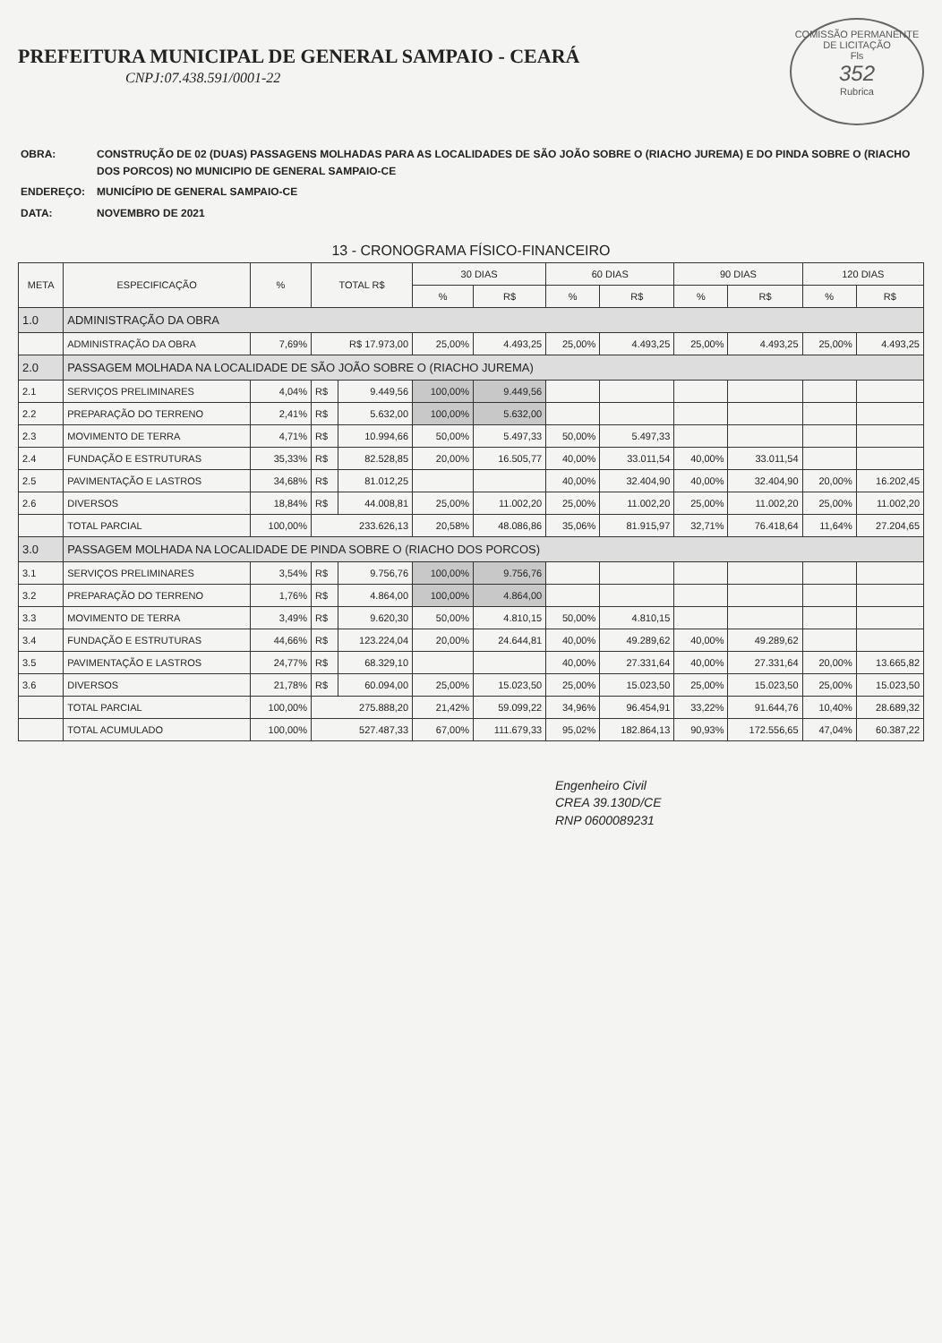PREFEITURA MUNICIPAL DE GENERAL SAMPAIO - CEARÁ
CNPJ:07.438.591/0001-22
COMISSÃO PERMANENTE DE LICITAÇÃO
Fls
352
Rubrica
| OBRA: | CONSTRUÇÃO DE 02 (DUAS) PASSAGENS MOLHADAS PARA AS LOCALIDADES DE SÃO JOÃO SOBRE O (RIACHO JUREMA) E DO PINDA SOBRE O (RIACHO DOS PORCOS) NO MUNICIPIO DE GENERAL SAMPAIO-CE |
| ENDEREÇO: | MUNICÍPIO DE GENERAL SAMPAIO-CE |
| DATA: | NOVEMBRO DE 2021 |
13 - CRONOGRAMA FÍSICO-FINANCEIRO
| META | ESPECIFICAÇÃO | % | TOTAL R$ | | 30 DIAS | | 60 DIAS | | 90 DIAS | | 120 DIAS | |
| --- | --- | --- | --- | --- | --- | --- | --- | --- | --- | --- | --- | --- |
| | | | | | % | R$ | % | R$ | % | R$ | % | R$ |
| 1.0 | ADMINISTRAÇÃO DA OBRA | | | | | | | | | | | |
| | ADMINISTRAÇÃO DA OBRA | 7,69% | R$ 17.973,00 | | 25,00% | 4.493,25 | 25,00% | 4.493,25 | 25,00% | 4.493,25 | 25,00% | 4.493,25 |
| 2.0 | PASSAGEM MOLHADA NA LOCALIDADE DE SÃO JOÃO SOBRE O (RIACHO JUREMA) | | | | | | | | | | | |
| 2.1 | SERVIÇOS PRELIMINARES | 4,04% | R$ | 9.449,56 | 100,00% | 9.449,56 | | | | | | |
| 2.2 | PREPARAÇÃO DO TERRENO | 2,41% | R$ | 5.632,00 | 100,00% | 5.632,00 | | | | | | |
| 2.3 | MOVIMENTO DE TERRA | 4,71% | R$ | 10.994,66 | 50,00% | 5.497,33 | 50,00% | 5.497,33 | | | | |
| 2.4 | FUNDAÇÃO E ESTRUTURAS | 35,33% | R$ | 82.528,85 | 20,00% | 16.505,77 | 40,00% | 33.011,54 | 40,00% | 33.011,54 | | |
| 2.5 | PAVIMENTAÇÃO E LASTROS | 34,68% | R$ | 81.012,25 | | | 40,00% | 32.404,90 | 40,00% | 32.404,90 | 20,00% | 16.202,45 |
| 2.6 | DIVERSOS | 18,84% | R$ | 44.008,81 | 25,00% | 11.002,20 | 25,00% | 11.002,20 | 25,00% | 11.002,20 | 25,00% | 11.002,20 |
| | TOTAL PARCIAL | 100,00% | 233.626,13 | | 20,58% | 48.086,86 | 35,06% | 81.915,97 | 32,71% | 76.418,64 | 11,64% | 27.204,65 |
| 3.0 | PASSAGEM MOLHADA NA LOCALIDADE DE PINDA SOBRE O (RIACHO DOS PORCOS) | | | | | | | | | | | |
| 3.1 | SERVIÇOS PRELIMINARES | 3,54% | R$ | 9.756,76 | 100,00% | 9.756,76 | | | | | | |
| 3.2 | PREPARAÇÃO DO TERRENO | 1,76% | R$ | 4.864,00 | 100,00% | 4.864,00 | | | | | | |
| 3.3 | MOVIMENTO DE TERRA | 3,49% | R$ | 9.620,30 | 50,00% | 4.810,15 | 50,00% | 4.810,15 | | | | |
| 3.4 | FUNDAÇÃO E ESTRUTURAS | 44,66% | R$ | 123.224,04 | 20,00% | 24.644,81 | 40,00% | 49.289,62 | 40,00% | 49.289,62 | | |
| 3.5 | PAVIMENTAÇÃO E LASTROS | 24,77% | R$ | 68.329,10 | | | 40,00% | 27.331,64 | 40,00% | 27.331,64 | 20,00% | 13.665,82 |
| 3.6 | DIVERSOS | 21,78% | R$ | 60.094,00 | 25,00% | 15.023,50 | 25,00% | 15.023,50 | 25,00% | 15.023,50 | 25,00% | 15.023,50 |
| | TOTAL PARCIAL | 100,00% | 275.888,20 | | 21,42% | 59.099,22 | 34,96% | 96.454,91 | 33,22% | 91.644,76 | 10,40% | 28.689,32 |
| | TOTAL ACUMULADO | 100,00% | 527.487,33 | | 67,00% | 111.679,33 | 95,02% | 182.864,13 | 90,93% | 172.556,65 | 47,04% | 60.387,22 |
Engenheiro Civil
CREA 39.130D/CE
RNP 0600089231